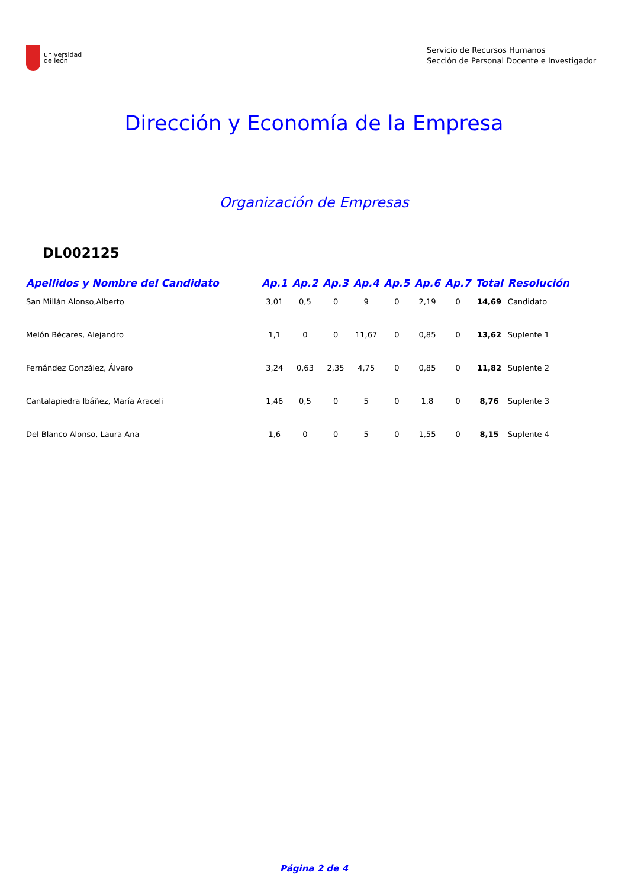universidad
de león
Servicio de Recursos Humanos
Sección de Personal Docente e Investigador
Dirección y Economía de la Empresa
Organización de Empresas
DL002125
| Apellidos y Nombre del Candidato | Ap.1 | Ap.2 | Ap.3 | Ap.4 | Ap.5 | Ap.6 | Ap.7 | Total | Resolución |
| --- | --- | --- | --- | --- | --- | --- | --- | --- | --- |
| San Millán Alonso,Alberto | 3,01 | 0,5 | 0 | 9 | 0 | 2,19 | 0 | 14,69 | Candidato |
| Melón Bécares, Alejandro | 1,1 | 0 | 0 | 11,67 | 0 | 0,85 | 0 | 13,62 | Suplente 1 |
| Fernández González, Álvaro | 3,24 | 0,63 | 2,35 | 4,75 | 0 | 0,85 | 0 | 11,82 | Suplente 2 |
| Cantalapiedra Ibáñez, María Araceli | 1,46 | 0,5 | 0 | 5 | 0 | 1,8 | 0 | 8,76 | Suplente 3 |
| Del Blanco Alonso, Laura Ana | 1,6 | 0 | 0 | 5 | 0 | 1,55 | 0 | 8,15 | Suplente 4 |
Página 2 de 4